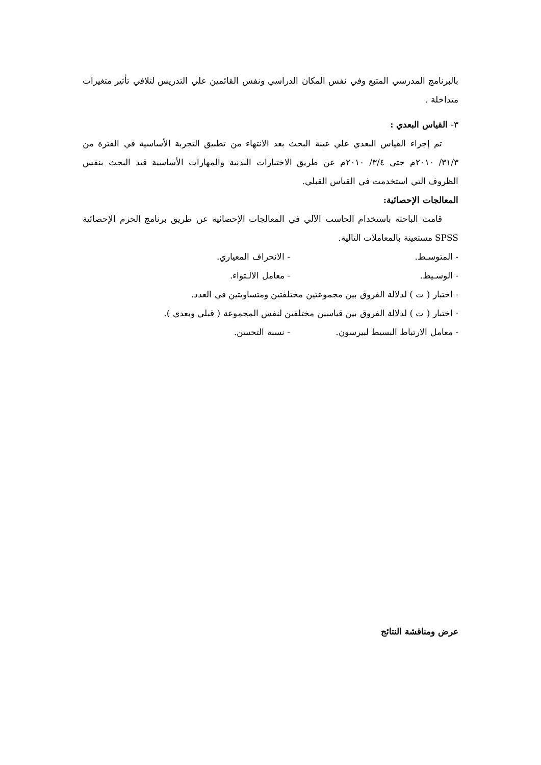بالبرنامج المدرسي المتبع وفي نفس المكان الدراسي ونفس القائمين علي التدريس لتلافي تأثير متغيرات متداخلة .
٣- القياس البعدي :
تم إجراء القياس البعدي علي عينة البحث بعد الانتهاء من تطبيق التجربة الأساسية في الفترة من ٣١/٣/ ٢٠١٠م حتي ٣/٤/ ٢٠١٠م عن طريق الاختبارات البدنية والمهارات الأساسية قيد البحث بنفس الظروف التي استخدمت في القياس القبلي.
المعالجات الإحصائية:
قامت الباحثة باستخدام الحاسب الآلي في المعالجات الإحصائية عن طريق برنامج الحزم الإحصائية SPSS مستعينة بالمعاملات التالية.
- المتوسـط. - الانحراف المعياري.
- الوسـيط. - معامل الالـتواء.
- اختبار ( ت ) لدلالة الفروق بين مجموعتين مختلفتين ومتساويتين في العدد.
- اختبار ( ت ) لدلالة الفروق بين قياسين مختلفين لنفس المجموعة ( قبلي وبعدي ).
- معامل الارتباط البسيط لبيرسون. - نسبة التحسن.
عرض ومناقشة النتائج